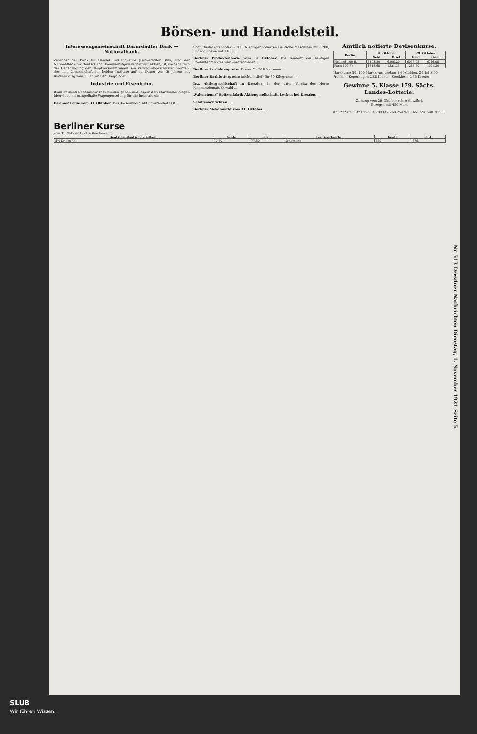Börsen- und Handelsteil.
Interessengemeinschaft Darmstädter Bank — Nationalbank.
Zwischen der Bank für Handel und Industrie (Darmstädter Bank) und der Nationalbank für Deutschland, Kommanditgesellschaft auf Aktien, ist, vorbehaltlich der Genehmigung der Hauptversammlungen, ein Vertrag abgeschlossen worden, der eine Gemeinschaft der beiden Institute auf die Dauer von 99 Jahren mit Rückwirkung vom 1. Januar 1921 begründet. ...
Industrie und Eisenbahn.
Beim Verband Sächsischer Industrieller gehen seit langer Zeit stürmische Klagen über dauernd mangelhafte Wagengestellung für die Industrie ein ...
Berliner Börse vom 31. Oktober. Das Börsenbild bleibt unverändert fest. ...
Schultheiß-Patzenhofer + 100. Niedriger notierten Deutsche Maschinen mit 1200, Ludwig Loewe mit 1100 ...
Berliner Produktenbörse vom 31 Oktober. Die Tendenz des heutigen Produktenmarktes war unentschieden. ...
Berliner Produktenpreise. Preise für 50 Kilogramm ...
Berliner Rauhfutterpreise (nichtamtlich) für 50 Kilogramm. ...
Ica, Aktiengesellschaft in Dresden. In der unter Vorsitz des Herrn Kommerzienrats Oswald ...
„Valencienne" Spitzenfabrik Aktiengesellschaft, Leuben bei Dresden. ...
Schiffsnachrichten. ...
Berliner Metallmarkt vom 31. Oktober. ...
Amtlich notierte Devisenkurse.
| Berlin | 31. Oktober | | 29. Oktober | |
| --- | --- | --- | --- | --- |
| | Geld | Brief | Geld | Brief |
| Holland 100 fl. | 6193.80 | 6206.20 | 6035.95 | 6046.05 |
| Paris 100 Fr. | 1318.65 | 1321.35 | 1288.70 | 1291.30 |
Markkurse (für 100 Mark). Amsterdam 1,60 Gulden. Zürich 3,00 Franken. Kopenhagen 2,88 Kronen. Stockholm 2,35 Kronen.
Gewinne 5. Klasse 179. Sächs. Landes-Lotterie.
Ziehung vom 29. Oktober (ohne Gewähr).
Gezogen mit 450 Mark
071 272 825 042 022 984 700 142 268 254 921 1651 596 740 703 ...
Berliner Kurse
vom 31. Oktober 1921. (Ohne Gewähr.)
| Deutsche Staats- u. Stadtanl. | heute | letzt. | Transportwerte. | heute | letzt. |
| --- | --- | --- | --- | --- | --- |
| 5% Kriegs-Anl. | 77.50 | 77.50 | Schantung | 679. | 679. |
Nr. 513 Dresdner Nachrichten Dienstag, 1. November 1921 Seite 5
SLUB
Wir führen Wissen.